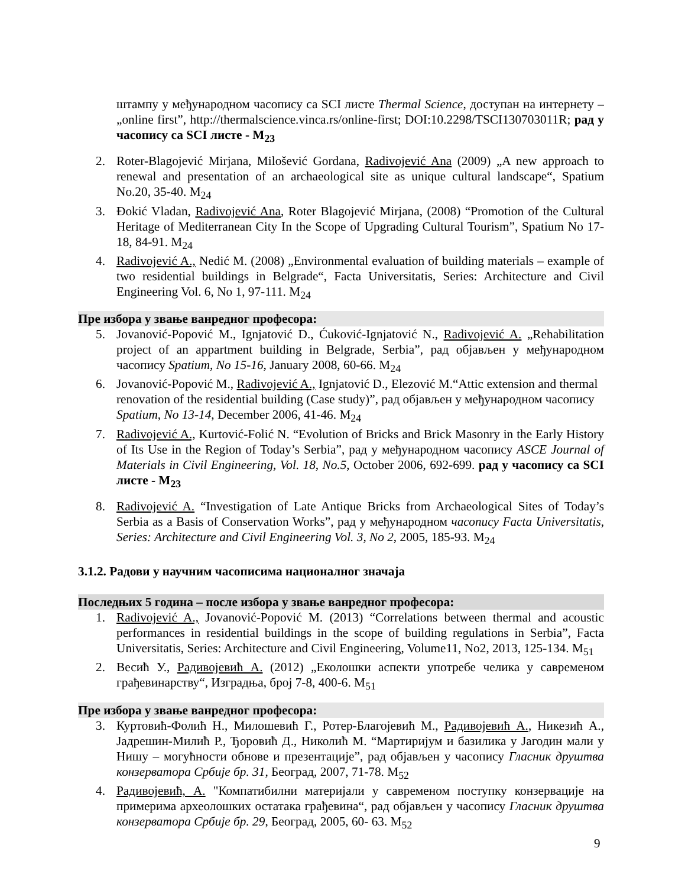штампу у међународном часопису са SCI листе Thermal Science, доступан на интернету – „online first”, http://thermalscience.vinca.rs/online-first; DOI:10.2298/TSCI130703011R; рад у часопису са SCI листе - M<sub>23</sub>
2. Roter-Blagojević Mirjana, Milošević Gordana, Radivojević Ana (2009) „A new approach to renewal and presentation of an archaeological site as unique cultural landscape“, Spatium No.20, 35-40. M<sub>24</sub>
3. Đokić Vladan, Radivojević Ana, Roter Blagojević Mirjana, (2008) “Promotion of the Cultural Heritage of Mediterranean City In the Scope of Upgrading Cultural Tourism”, Spatium No 17-18, 84-91. M<sub>24</sub>
4. Radivojević A., Nedić M. (2008) „Environmental evaluation of building materials – example of two residential buildings in Belgrade“, Facta Universitatis, Series: Architecture and Civil Engineering Vol. 6, No 1, 97-111. M<sub>24</sub>
Пре избора у звање ванредног професора:
5. Jovanović-Popović M., Ignjatović D., Ćuković-Ignjatović N., Radivojević A. „Rehabilitation project of an appartment building in Belgrade, Serbia”, рад објављен у међународном часопису Spatium, No 15-16, January 2008, 60-66. M<sub>24</sub>
6. Jovanović-Popović M., Radivojević A., Ignjatović D., Elezović M.“Attic extension and thermal renovation of the residential building (Case study)”, рад објављен у међународном часопису Spatium, No 13-14, December 2006, 41-46. M<sub>24</sub>
7. Radivojević A., Kurtović-Folić N. “Evolution of Bricks and Brick Masonry in the Early History of Its Use in the Region of Today’s Serbia”, рад у међународном часопису ASCE Journal of Materials in Civil Engineering, Vol. 18, No.5, October 2006, 692-699. рад у часопису са SCI листе - M<sub>23</sub>
8. Radivojević A. “Investigation of Late Antique Bricks from Archaeological Sites of Today’s Serbia as a Basis of Conservation Works”, рад у међународном часопису Facta Universitatis, Series: Architecture and Civil Engineering Vol. 3, No 2, 2005, 185-93. M<sub>24</sub>
3.1.2. Радови у научним часописима националног значаја
Последњих 5 година – после избора у звање ванредног професора:
1. Radivojević A., Jovanović-Popović M. (2013) “Correlations between thermal and acoustic performances in residential buildings in the scope of building regulations in Serbia”, Facta Universitatis, Series: Architecture and Civil Engineering, Volume11, No2, 2013, 125-134. M<sub>51</sub>
2. Весић У., Радивојевић А. (2012) „Еколошки аспекти употребе челика у савременом грађевинарству“, Изградња, број 7-8, 400-6. M<sub>51</sub>
Пре избора у звање ванредног професора:
3. Куртовић-Фолић Н., Милошевић Г., Ротер-Благојевић М., Радивојевић А., Никезић А., Јадрешин-Милић Р., Ђоровић Д., Николић М. “Мартиријум и базилика у Јагодин мали у Нишу – могућности обнове и презентације”, рад објављен у часопису Гласник друштва конзерватора Србије бр. 31, Београд, 2007, 71-78. M<sub>52</sub>
4. Радивојевић, А. "Компатибилни материјали у савременом поступку конзервације на примерима археолошких остатака грађевина“, рад објављен у часопису Гласник друштва конзерватора Србије бр. 29, Београд, 2005, 60- 63. M<sub>52</sub>
9